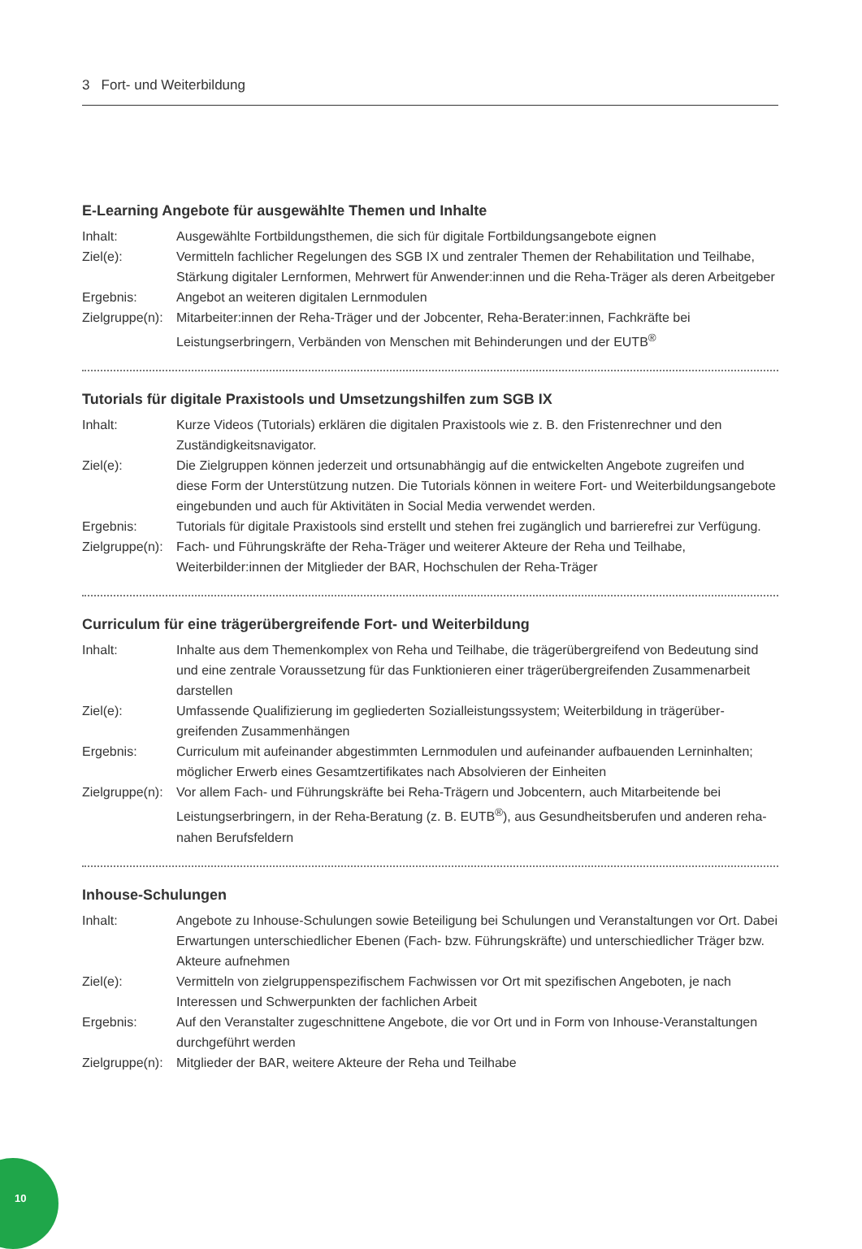3 Fort- und Weiterbildung
E-Learning Angebote für ausgewählte Themen und Inhalte
| Inhalt: | Ausgewählte Fortbildungsthemen, die sich für digitale Fortbildungsangebote eignen |
| Ziel(e): | Vermitteln fachlicher Regelungen des SGB IX und zentraler Themen der Rehabilitation und Teilhabe, Stärkung digitaler Lernformen, Mehrwert für Anwender:innen und die Reha-Träger als deren Arbeitgeber |
| Ergebnis: | Angebot an weiteren digitalen Lernmodulen |
| Zielgruppe(n): | Mitarbeiter:innen der Reha-Träger und der Jobcenter, Reha-Berater:innen, Fachkräfte bei Leistungserbringern, Verbänden von Menschen mit Behinderungen und der EUTB<sup>®</sup> |
Tutorials für digitale Praxistools und Umsetzungshilfen zum SGB IX
| Inhalt: | Kurze Videos (Tutorials) erklären die digitalen Praxistools wie z. B. den Fristenrechner und den Zuständigkeitsnavigator. |
| Ziel(e): | Die Zielgruppen können jederzeit und ortsunabhängig auf die entwickelten Angebote zugreifen und diese Form der Unterstützung nutzen. Die Tutorials können in weitere Fort- und Weiter­bildungsangebote eingebunden und auch für Aktivitäten in Social Media verwendet werden. |
| Ergebnis: | Tutorials für digitale Praxistools sind erstellt und stehen frei zugänglich und barrierefrei zur Verfügung. |
| Zielgruppe(n): | Fach- und Führungskräfte der Reha-Träger und weiterer Akteure der Reha und Teilhabe, Weiterbilder:innen der Mitglieder der BAR, Hochschulen der Reha-Träger |
Curriculum für eine trägerübergreifende Fort- und Weiterbildung
| Inhalt: | Inhalte aus dem Themenkomplex von Reha und Teilhabe, die trägerübergreifend von Bedeutung sind und eine zentrale Voraussetzung für das Funktionieren einer trägerübergreifenden Zusam­menarbeit darstellen |
| Ziel(e): | Umfassende Qualifizierung im gegliederten Sozialleistungssystem; Weiterbildung in trägerüber­greifenden Zusammenhängen |
| Ergebnis: | Curriculum mit aufeinander abgestimmten Lernmodulen und aufeinander aufbauenden Lerninhalten; möglicher Erwerb eines Gesamtzertifikates nach Absolvieren der Einheiten |
| Zielgruppe(n): | Vor allem Fach- und Führungskräfte bei Reha-Trägern und Jobcentern, auch Mitarbeitende bei Leistungserbringern, in der Reha-Beratung (z. B. EUTB<sup>®</sup>), aus Gesundheitsberufen und anderen reha-nahen Berufsfeldern |
Inhouse-Schulungen
| Inhalt: | Angebote zu Inhouse-Schulungen sowie Beteiligung bei Schulungen und Veranstaltungen vor Ort. Dabei Erwartungen unterschiedlicher Ebenen (Fach- bzw. Führungskräfte) und unter­schiedlicher Träger bzw. Akteure aufnehmen |
| Ziel(e): | Vermitteln von zielgruppenspezifischem Fachwissen vor Ort mit spezifischen Angeboten, je nach Interessen und Schwerpunkten der fachlichen Arbeit |
| Ergebnis: | Auf den Veranstalter zugeschnittene Angebote, die vor Ort und in Form von Inhouse-Veranstal­tungen durchgeführt werden |
| Zielgruppe(n): | Mitglieder der BAR, weitere Akteure der Reha und Teilhabe |
10